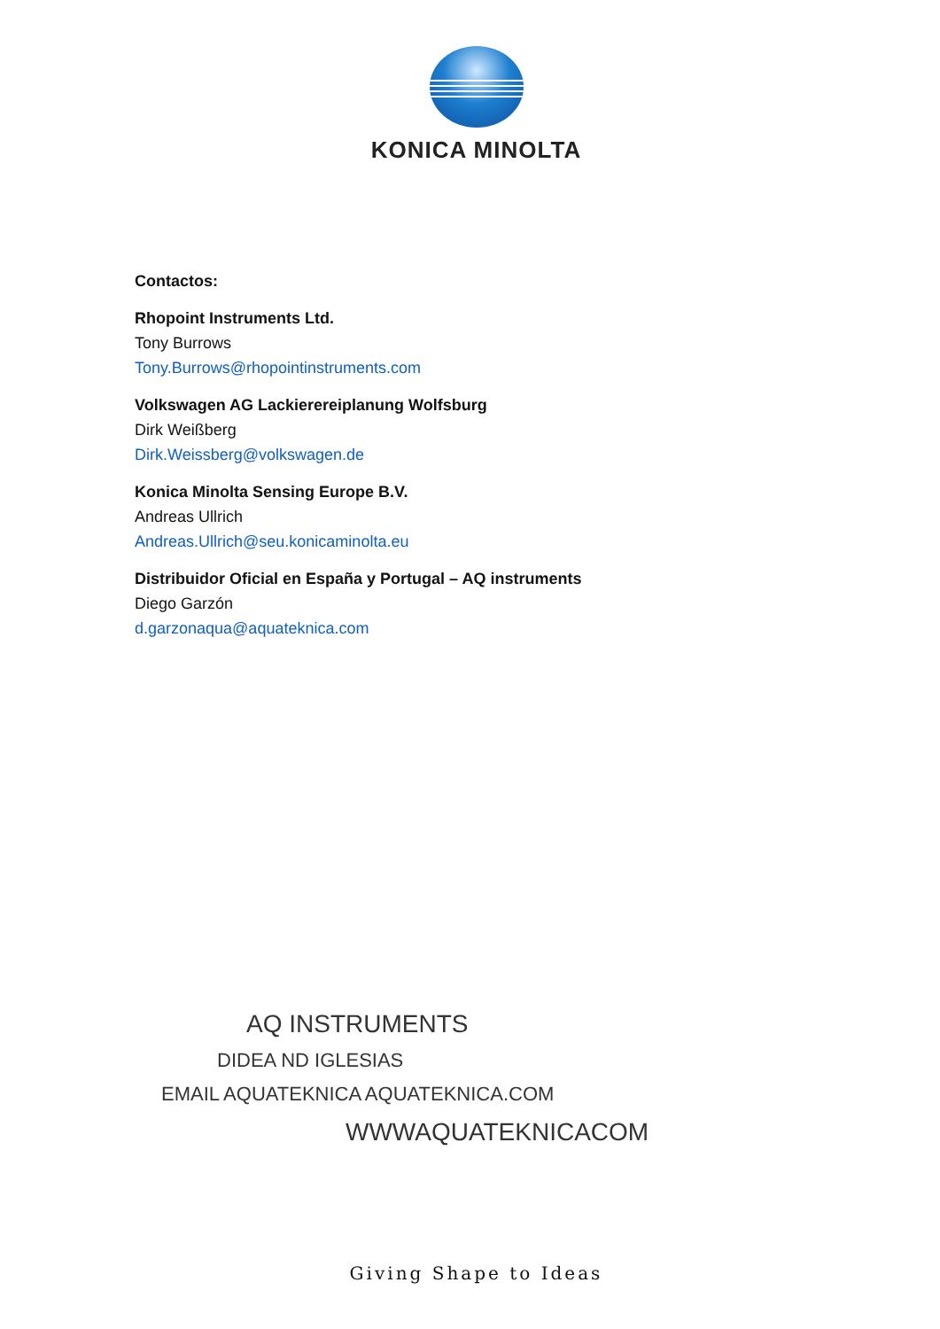KONICA MINOLTA
Contactos:
Rhopoint Instruments Ltd.
Tony Burrows
Tony.Burrows@rhopointinstruments.com
Volkswagen AG Lackierereiplanung Wolfsburg
Dirk Weißberg
Dirk.Weissberg@volkswagen.de
Konica Minolta Sensing Europe B.V.
Andreas Ullrich
Andreas.Ullrich@seu.konicaminolta.eu
Distribuidor Oficial en España y Portugal – AQ instruments
Diego Garzón
d.garzonaqua@aquateknica.com
AQ INSTRUMENTS
DIDEA ND IGLESIAS
EMAIL AQUATEKNICA AQUATEKNICA.COM
WWWAQUATEKNICACOM
Giving Shape to Ideas